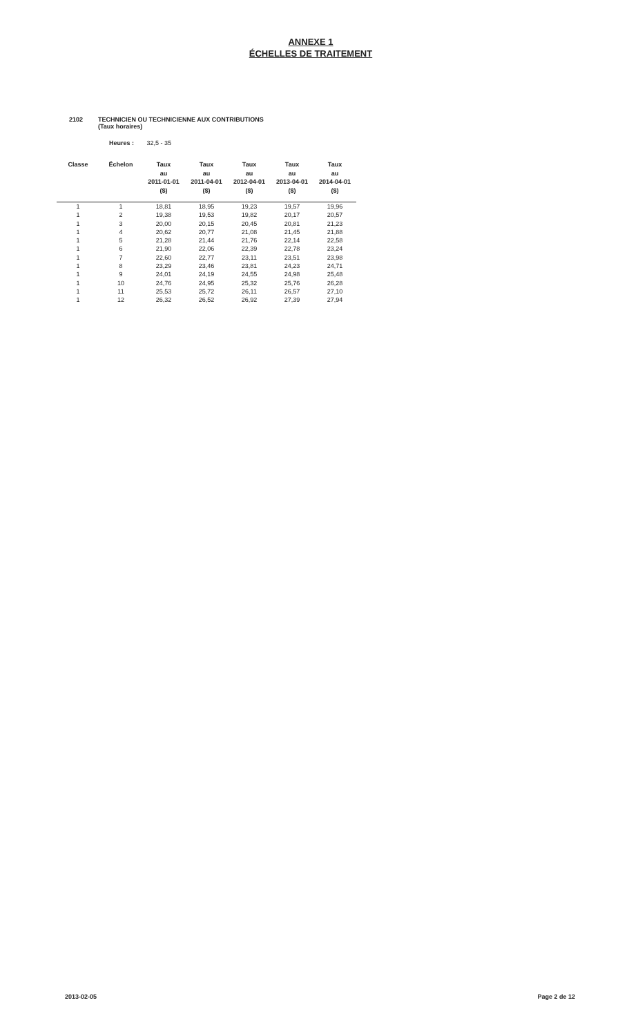ANNEXE 1
ÉCHELLES DE TRAITEMENT
2102 TECHNICIEN OU TECHNICIENNE AUX CONTRIBUTIONS
(Taux horaires)
Heures : 32,5 - 35
| Classe | Échelon | Taux au 2011-01-01 ($) | Taux au 2011-04-01 ($) | Taux au 2012-04-01 ($) | Taux au 2013-04-01 ($) | Taux au 2014-04-01 ($) |
| --- | --- | --- | --- | --- | --- | --- |
| 1 | 1 | 18,81 | 18,95 | 19,23 | 19,57 | 19,96 |
| 1 | 2 | 19,38 | 19,53 | 19,82 | 20,17 | 20,57 |
| 1 | 3 | 20,00 | 20,15 | 20,45 | 20,81 | 21,23 |
| 1 | 4 | 20,62 | 20,77 | 21,08 | 21,45 | 21,88 |
| 1 | 5 | 21,28 | 21,44 | 21,76 | 22,14 | 22,58 |
| 1 | 6 | 21,90 | 22,06 | 22,39 | 22,78 | 23,24 |
| 1 | 7 | 22,60 | 22,77 | 23,11 | 23,51 | 23,98 |
| 1 | 8 | 23,29 | 23,46 | 23,81 | 24,23 | 24,71 |
| 1 | 9 | 24,01 | 24,19 | 24,55 | 24,98 | 25,48 |
| 1 | 10 | 24,76 | 24,95 | 25,32 | 25,76 | 26,28 |
| 1 | 11 | 25,53 | 25,72 | 26,11 | 26,57 | 27,10 |
| 1 | 12 | 26,32 | 26,52 | 26,92 | 27,39 | 27,94 |
2013-02-05 Page 2 de 12